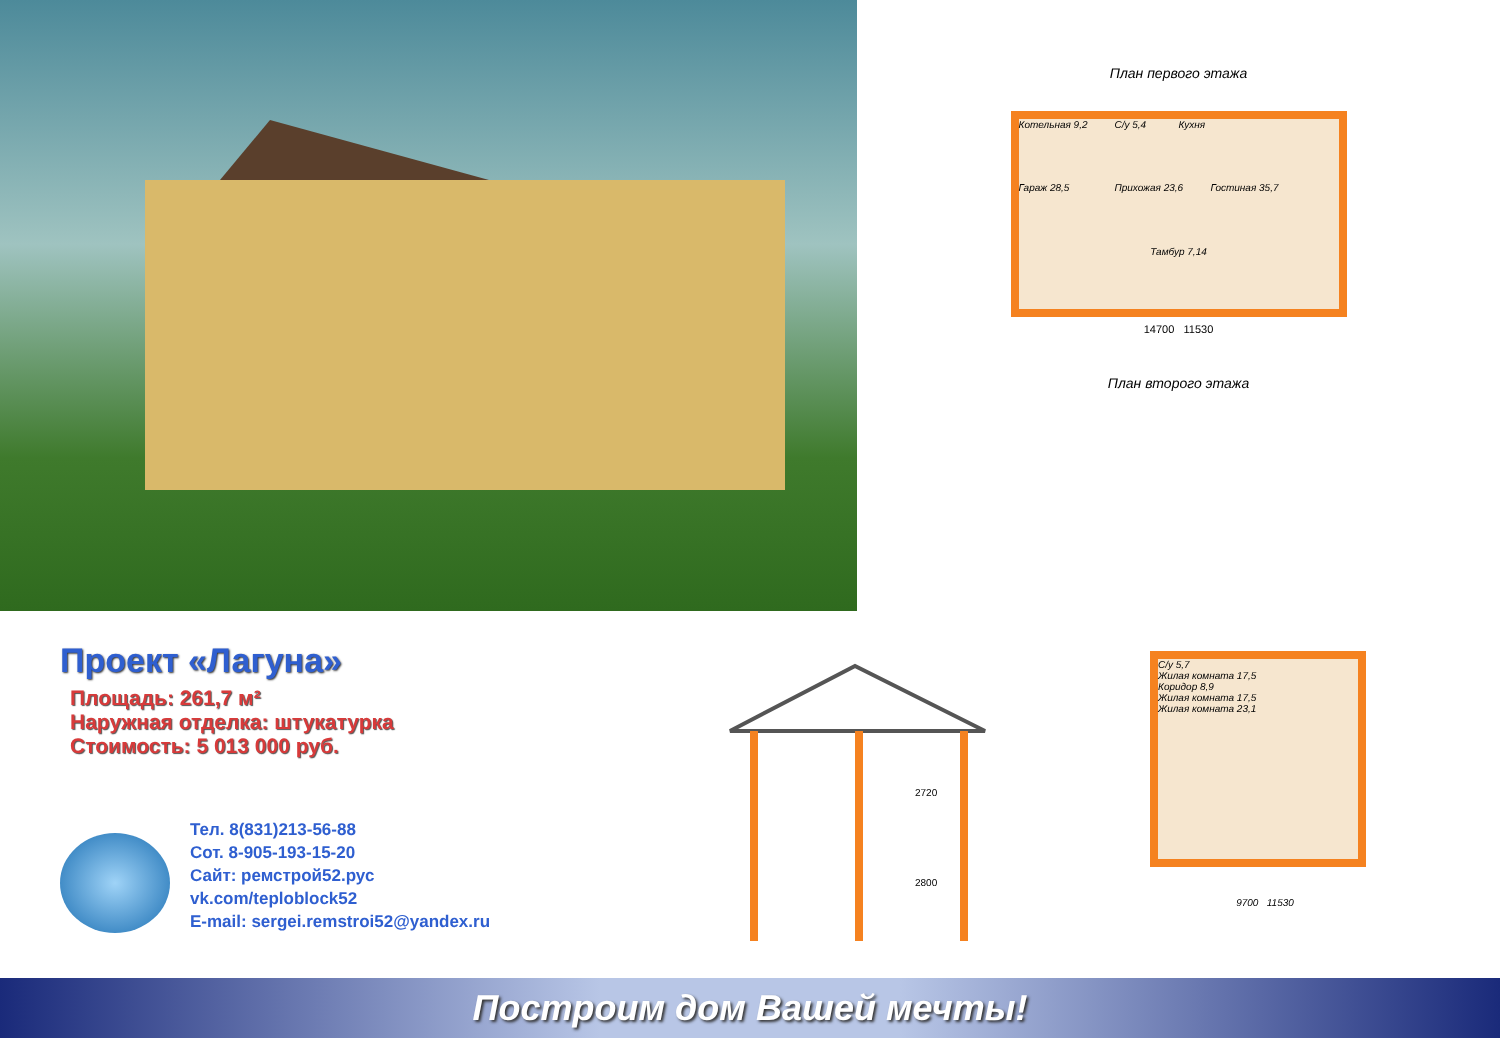План первого этажа
Котельная 9,2 С/у 5,4 Кухня Гараж 28,5 Прихожая 23,6 Гостиная 35,7 Тамбур 7,14
14700 11530
План второго этажа
Проект «Лагуна»
Площадь: 261,7 м²
Наружная отделка: штукатурка
Стоимость: 5 013 000 руб.
Тел. 8(831)213-56-88
Сот. 8-905-193-15-20
Сайт: ремстрой52.рус
vk.com/teploblock52
E-mail: sergei.remstroi52@yandex.ru
2720
2800
С/у 5,7
Жилая комната 17,5
Коридор 8,9
Жилая комната 17,5
Жилая комната 23,1
9700 11530
Построим дом Вашей мечты!